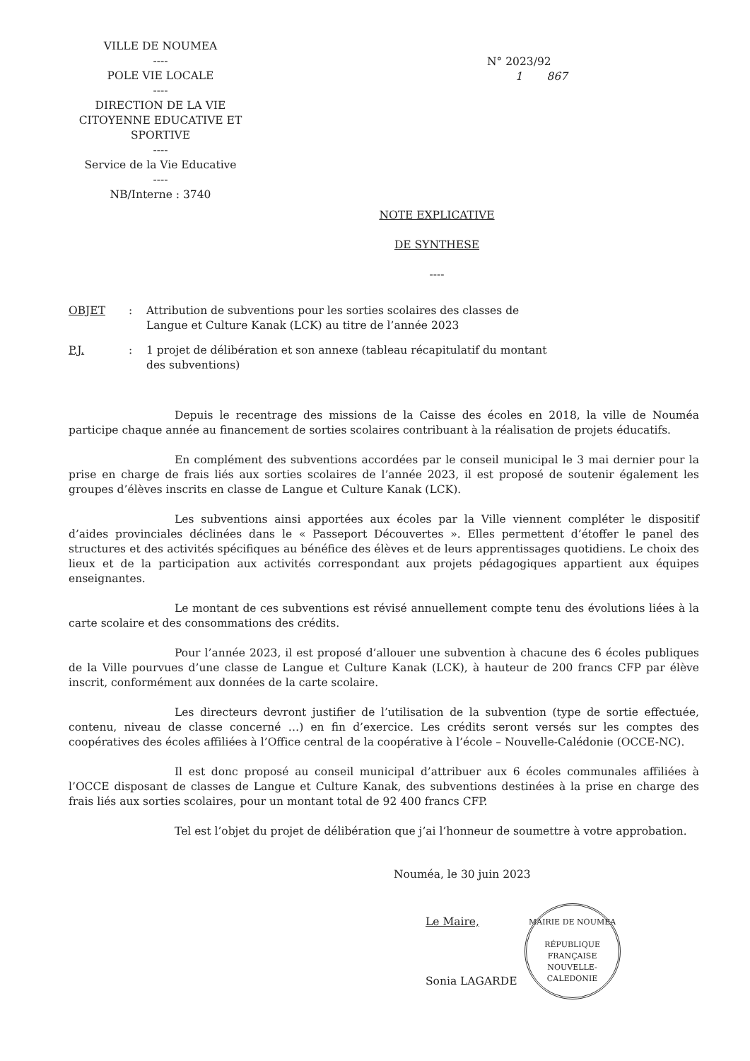VILLE DE NOUMEA
----
POLE VIE LOCALE
----
DIRECTION DE LA VIE CITOYENNE EDUCATIVE ET SPORTIVE
----
Service de la Vie Educative
----
NB/Interne : 3740
N° 2023/92
1 867
NOTE EXPLICATIVE
DE SYNTHESE
----
OBJET: Attribution de subventions pour les sorties scolaires des classes de Langue et Culture Kanak (LCK) au titre de l’année 2023
P.J.: 1 projet de délibération et son annexe (tableau récapitulatif du montant des subventions)
Depuis le recentrage des missions de la Caisse des écoles en 2018, la ville de Nouméa participe chaque année au financement de sorties scolaires contribuant à la réalisation de projets éducatifs.
En complément des subventions accordées par le conseil municipal le 3 mai dernier pour la prise en charge de frais liés aux sorties scolaires de l’année 2023, il est proposé de soutenir également les groupes d’élèves inscrits en classe de Langue et Culture Kanak (LCK).
Les subventions ainsi apportées aux écoles par la Ville viennent compléter le dispositif d’aides provinciales déclinées dans le « Passeport Découvertes ». Elles permettent d’étoffer le panel des structures et des activités spécifiques au bénéfice des élèves et de leurs apprentissages quotidiens. Le choix des lieux et de la participation aux activités correspondant aux projets pédagogiques appartient aux équipes enseignantes.
Le montant de ces subventions est révisé annuellement compte tenu des évolutions liées à la carte scolaire et des consommations des crédits.
Pour l’année 2023, il est proposé d’allouer une subvention à chacune des 6 écoles publiques de la Ville pourvues d’une classe de Langue et Culture Kanak (LCK), à hauteur de 200 francs CFP par élève inscrit, conformément aux données de la carte scolaire.
Les directeurs devront justifier de l’utilisation de la subvention (type de sortie effectuée, contenu, niveau de classe concerné …) en fin d’exercice. Les crédits seront versés sur les comptes des coopératives des écoles affiliées à l’Office central de la coopérative à l’école – Nouvelle-Calédonie (OCCE-NC).
Il est donc proposé au conseil municipal d’attribuer aux 6 écoles communales affiliées à l’OCCE disposant de classes de Langue et Culture Kanak, des subventions destinées à la prise en charge des frais liés aux sorties scolaires, pour un montant total de 92 400 francs CFP.
Tel est l’objet du projet de délibération que j’ai l’honneur de soumettre à votre approbation.
Nouméa, le 30 juin 2023
Le Maire,
Sonia LAGARDE
MAIRIE DE NOUMEA
RÉPUBLIQUE FRANÇAISE
NOUVELLE-CALEDONIE